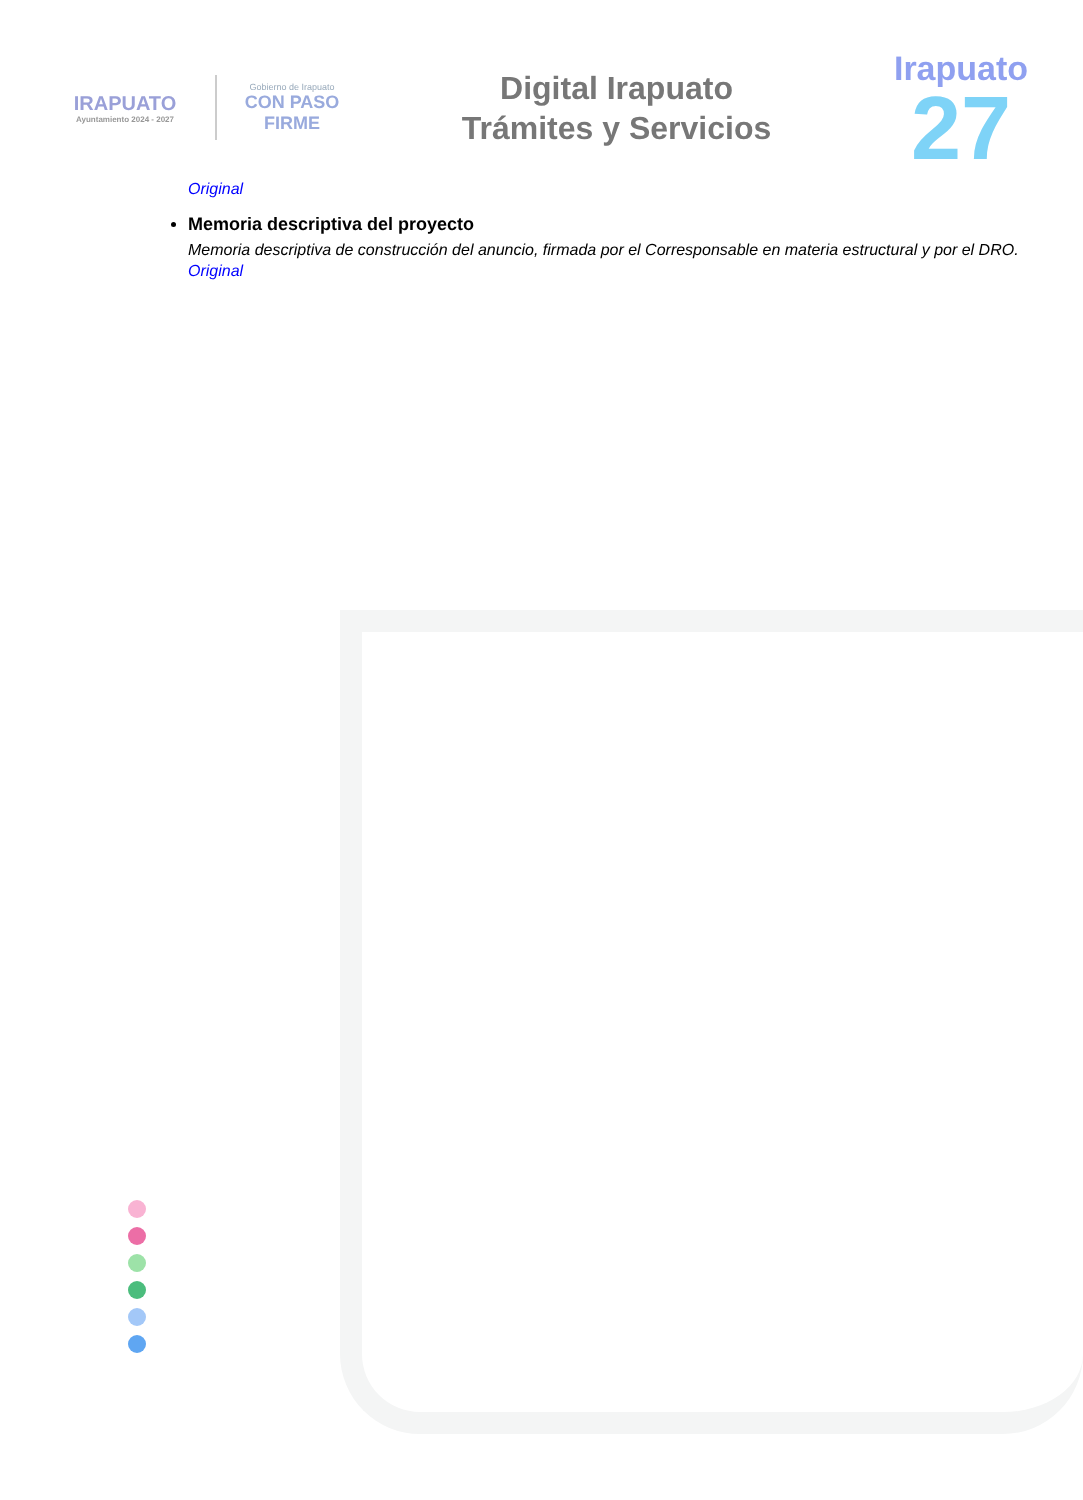IRAPUATO
Ayuntamiento 2024 - 2027
Gobierno de Irapuato
CON PASO FIRME
Digital Irapuato
Trámites y Servicios
Irapuato
27
Original
Memoria descriptiva del proyecto
Memoria descriptiva de construcción del anuncio, firmada por el Corresponsable en materia estructural y por el DRO.
Original